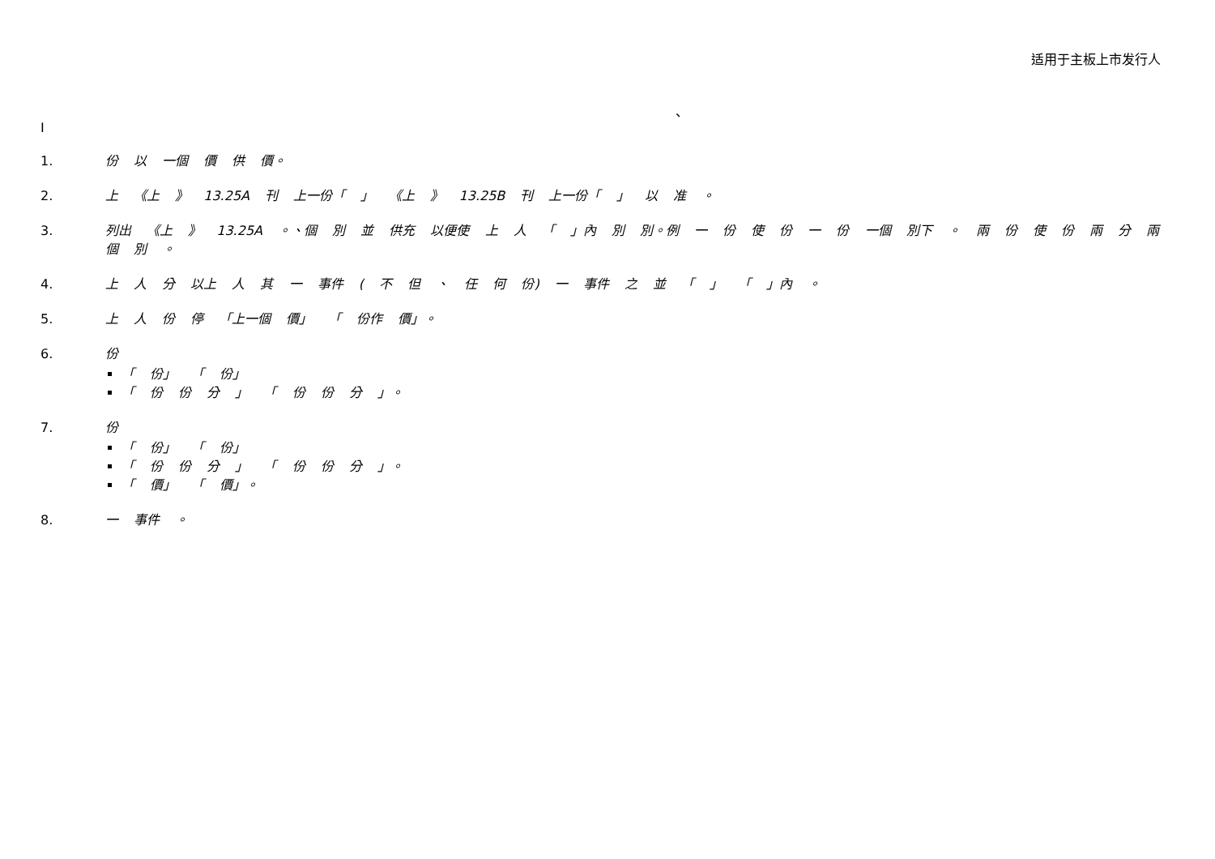适用于主板上市发行人
、
I
1. 份 以 一個 價 供 價。
2. 上 《上 》 13.25A 刊 上一份「 」 《上 》 13.25B 刊 上一份「 」 以 准 。
3. 列出 《上 》 13.25A 。、個 別 並 供充 以便使 上 人 「 」內 別 別。例 一 份 使 份 一 份 一個 別下 。 兩 份 使 份 兩 分 兩個 別 。
4. 上 人 分 以上 人 其 一 事件 ( 不 但 、 任 何 份) 一 事件 之 並 「 」 「 」內 。
5. 上 人 份 停 「上一個 價」 「 份作 價」。
6. 份
「 份」 「 份」
「 份 份 分 」 「 份 份 分 」。
7. 份
「 份」 「 份」
「 份 份 分 」 「 份 份 分 」。
「 價」 「 價」。
8. 一 事件 。